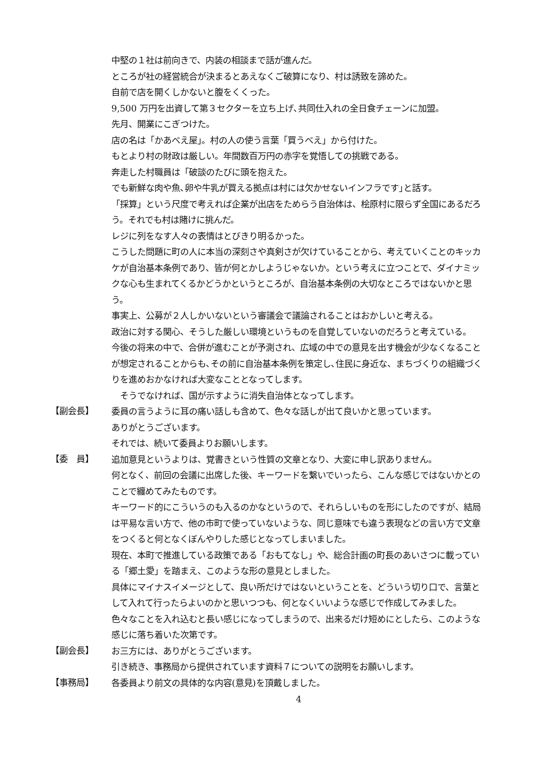中堅の１社は前向きで、内装の相談まで話が進んだ。
ところが社の経営統合が決まるとあえなくご破算になり、村は誘致を諦めた。
自前で店を開くしかないと腹をくくった。
9,500 万円を出資して第３セクターを立ち上げ､共同仕入れの全日食チェーンに加盟。
先月、開業にこぎつけた。
店の名は「かあべえ屋」。村の人の使う言葉「買うべえ」から付けた。
もとより村の財政は厳しい。年間数百万円の赤字を覚悟しての挑戦である。
奔走した村職員は「破談のたびに頭を抱えた。
でも新鮮な肉や魚､卵や牛乳が買える拠点は村には欠かせないインフラです｣と話す。
「採算」という尺度で考えれば企業が出店をためらう自治体は、桧原村に限らず全国にあるだろう。それでも村は賭けに挑んだ。
レジに列をなす人々の表情はとびきり明るかった。
こうした問題に町の人に本当の深刻さや真剣さが欠けていることから、考えていくことのキッカケが自治基本条例であり、皆が何とかしようじゃないか。という考えに立つことで、ダイナミックな心も生まれてくるかどうかというところが、自治基本条例の大切なところではないかと思う。
事実上、公募が２人しかいないという審議会で議論されることはおかしいと考える。
政治に対する関心、そうした厳しい環境というものを自覚していないのだろうと考えている。
今後の将来の中で、合併が進むことが予測され、広域の中での意見を出す機会が少なくなることが想定されることからも､その前に自治基本条例を策定し､住民に身近な、まちづくりの組織づくりを進めおかなければ大変なこととなってします。
　そうでなければ、国が示すように消失自治体となってします。
【副会長】
委員の言うように耳の痛い話しも含めて、色々な話しが出て良いかと思っています。
ありがとうございます。
それでは、続いて委員よりお願いします。
【委　員】
追加意見というよりは、覚書きという性質の文章となり、大変に申し訳ありません。
何となく、前回の会議に出席した後、キーワードを繋いでいったら、こんな感じではないかとのことで纏めてみたものです。
キーワード的にこういうのも入るのかなというので、それらしいものを形にしたのですが、結局は平易な言い方で、他の市町で使っていないような、同じ意味でも違う表現などの言い方で文章をつくると何となくぼんやりした感じとなってしまいました。
現在、本町で推進している政策である「おもてなし」や、総合計画の町長のあいさつに載っている「郷土愛」を踏まえ、このような形の意見としました。
具体にマイナスイメージとして、良い所だけではないということを、どういう切り口で、言葉として入れて行ったらよいのかと思いつつも、何となくいいような感じで作成してみました。
色々なことを入れ込むと長い感じになってしまうので、出来るだけ短めにとしたら、このような感じに落ち着いた次第です。
【副会長】
お三方には、ありがとうございます。
引き続き、事務局から提供されています資料７についての説明をお願いします。
【事務局】
各委員より前文の具体的な内容(意見)を頂戴しました。
4